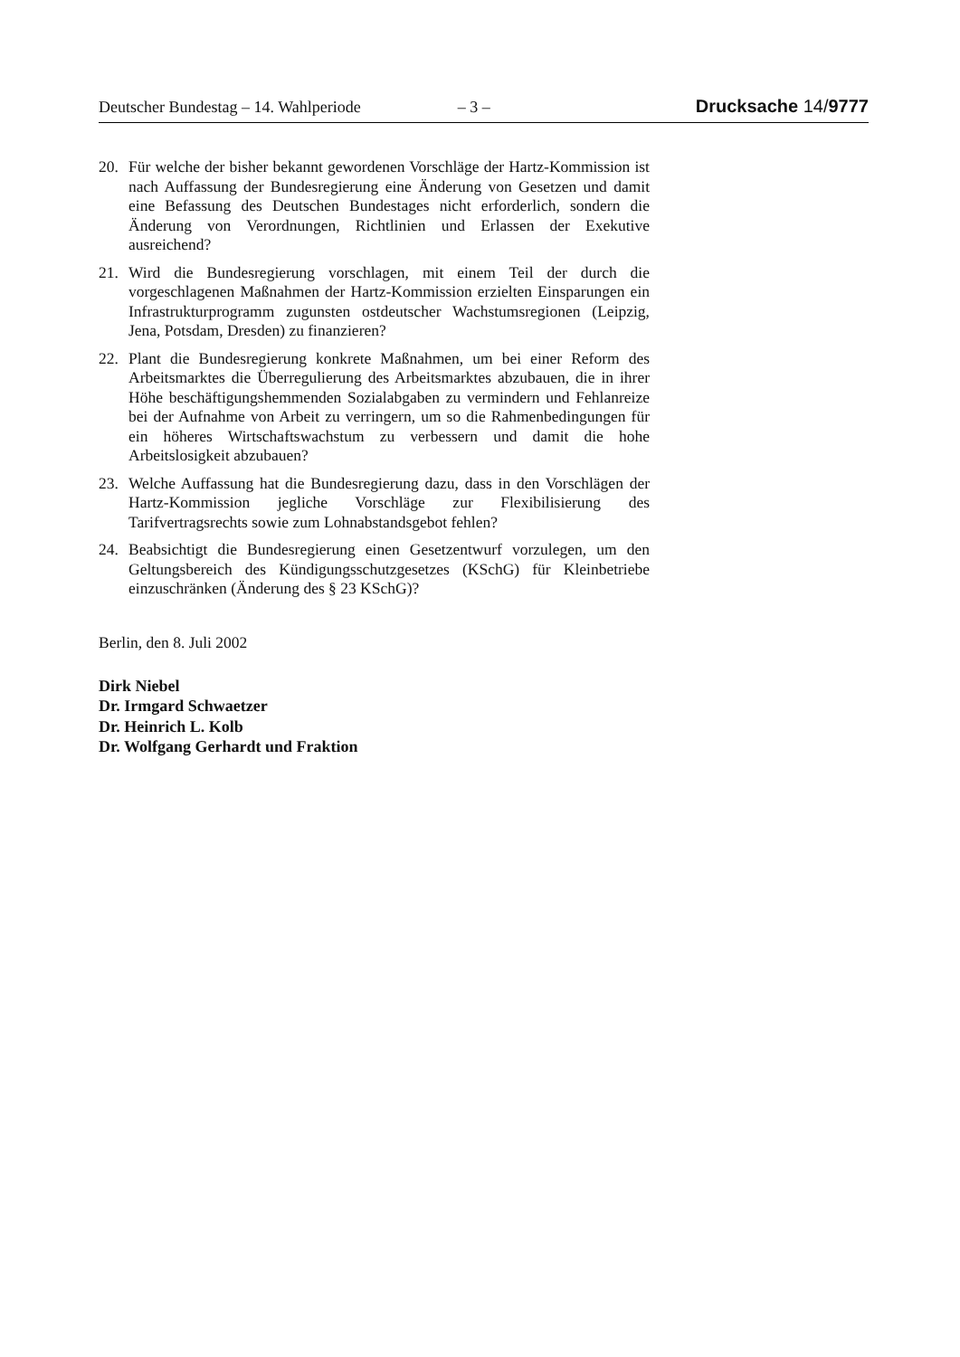Deutscher Bundestag – 14. Wahlperiode – 3 – Drucksache 14/9777
20. Für welche der bisher bekannt gewordenen Vorschläge der Hartz-Kommission ist nach Auffassung der Bundesregierung eine Änderung von Gesetzen und damit eine Befassung des Deutschen Bundestages nicht erforderlich, sondern die Änderung von Verordnungen, Richtlinien und Erlassen der Exekutive ausreichend?
21. Wird die Bundesregierung vorschlagen, mit einem Teil der durch die vorgeschlagenen Maßnahmen der Hartz-Kommission erzielten Einsparungen ein Infrastrukturprogramm zugunsten ostdeutscher Wachstumsregionen (Leipzig, Jena, Potsdam, Dresden) zu finanzieren?
22. Plant die Bundesregierung konkrete Maßnahmen, um bei einer Reform des Arbeitsmarktes die Überregulierung des Arbeitsmarktes abzubauen, die in ihrer Höhe beschäftigungshemmenden Sozialabgaben zu vermindern und Fehlanreize bei der Aufnahme von Arbeit zu verringern, um so die Rahmenbedingungen für ein höheres Wirtschaftswachstum zu verbessern und damit die hohe Arbeitslosigkeit abzubauen?
23. Welche Auffassung hat die Bundesregierung dazu, dass in den Vorschlägen der Hartz-Kommission jegliche Vorschläge zur Flexibilisierung des Tarifvertragsrechts sowie zum Lohnabstandsgebot fehlen?
24. Beabsichtigt die Bundesregierung einen Gesetzentwurf vorzulegen, um den Geltungsbereich des Kündigungsschutzgesetzes (KSchG) für Kleinbetriebe einzuschränken (Änderung des § 23 KSchG)?
Berlin, den 8. Juli 2002
Dirk Niebel
Dr. Irmgard Schwaetzer
Dr. Heinrich L. Kolb
Dr. Wolfgang Gerhardt und Fraktion